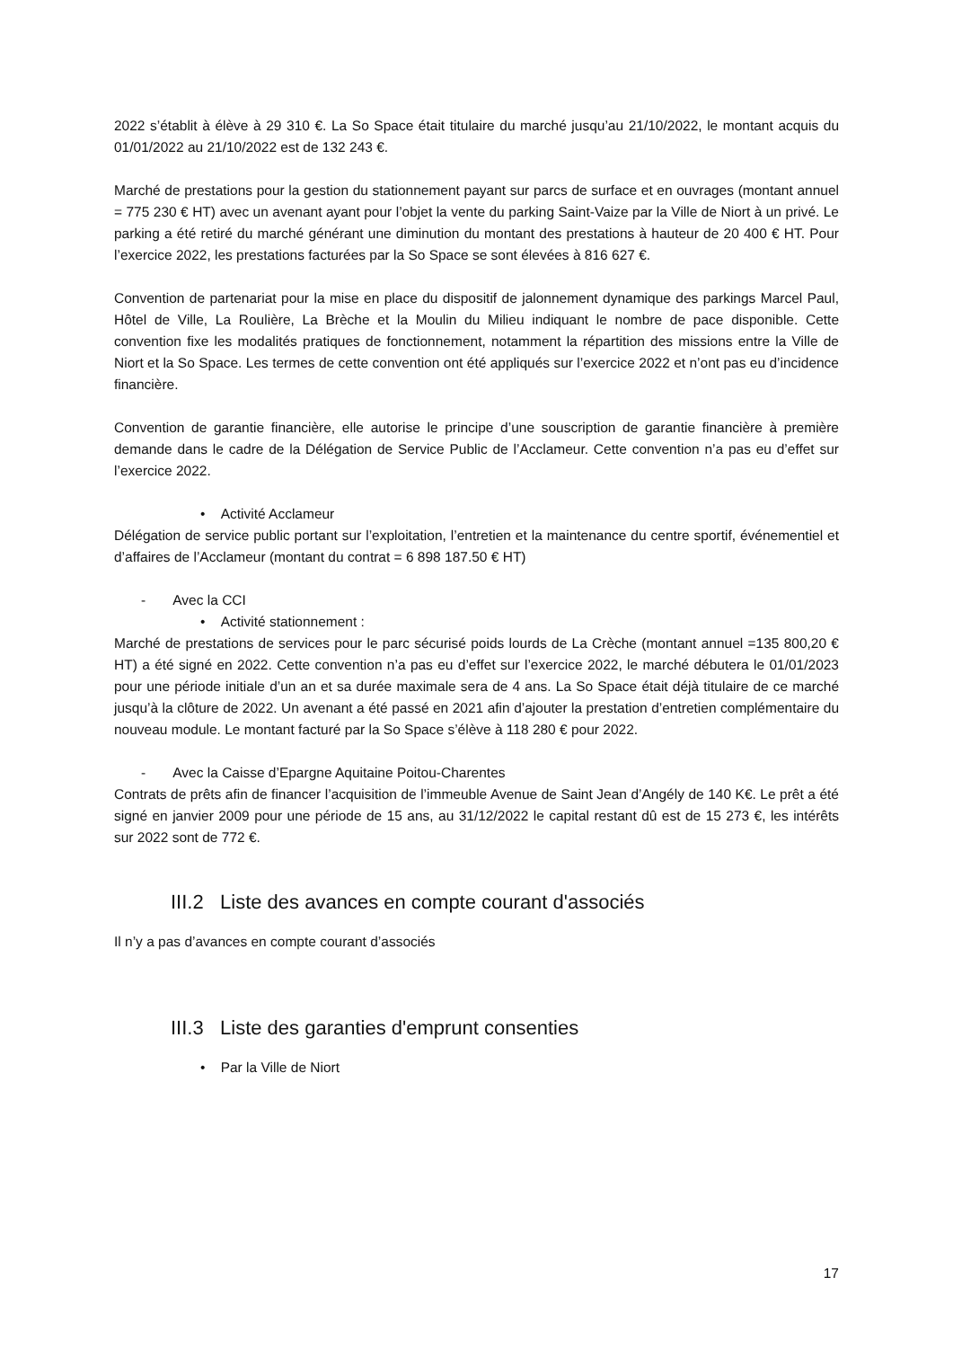2022 s’établit à élève à 29 310 €. La So Space était titulaire du marché jusqu’au 21/10/2022, le montant acquis du 01/01/2022 au 21/10/2022 est de 132 243 €.
Marché de prestations pour la gestion du stationnement payant sur parcs de surface et en ouvrages (montant annuel = 775 230 € HT) avec un avenant ayant pour l’objet la vente du parking Saint-Vaize par la Ville de Niort à un privé. Le parking a été retiré du marché générant une diminution du montant des prestations à hauteur de 20 400 € HT. Pour l’exercice 2022, les prestations facturées par la So Space se sont élevées à 816 627 €.
Convention de partenariat pour la mise en place du dispositif de jalonnement dynamique des parkings Marcel Paul, Hôtel de Ville, La Roulière, La Brèche et la Moulin du Milieu indiquant le nombre de pace disponible. Cette convention fixe les modalités pratiques de fonctionnement, notamment la répartition des missions entre la Ville de Niort et la So Space. Les termes de cette convention ont été appliqués sur l’exercice 2022 et n’ont pas eu d’incidence financière.
Convention de garantie financière, elle autorise le principe d’une souscription de garantie financière à première demande dans le cadre de la Délégation de Service Public de l’Acclameur. Cette convention n’a pas eu d’effet sur l’exercice 2022.
• Activité Acclameur
Délégation de service public portant sur l’exploitation, l’entretien et la maintenance du centre sportif, événementiel et d’affaires de l’Acclameur (montant du contrat = 6 898 187.50 € HT)
- Avec la CCI
• Activité stationnement :
Marché de prestations de services pour le parc sécurisé poids lourds de La Crèche (montant annuel =135 800,20 € HT) a été signé en 2022. Cette convention n’a pas eu d’effet sur l’exercice 2022, le marché débutera le 01/01/2023 pour une période initiale d’un an et sa durée maximale sera de 4 ans. La So Space était déjà titulaire de ce marché jusqu’à la clôture de 2022. Un avenant a été passé en 2021 afin d’ajouter la prestation d’entretien complémentaire du nouveau module. Le montant facturé par la So Space s’élève à 118 280 € pour 2022.
- Avec la Caisse d’Epargne Aquitaine Poitou-Charentes
Contrats de prêts afin de financer l’acquisition de l’immeuble Avenue de Saint Jean d’Angély de 140 K€. Le prêt a été signé en janvier 2009 pour une période de 15 ans, au 31/12/2022 le capital restant dû est de 15 273 €, les intérêts sur 2022 sont de 772 €.
III.2 Liste des avances en compte courant d'associés
Il n’y a pas d’avances en compte courant d’associés
III.3 Liste des garanties d'emprunt consenties
• Par la Ville de Niort
17